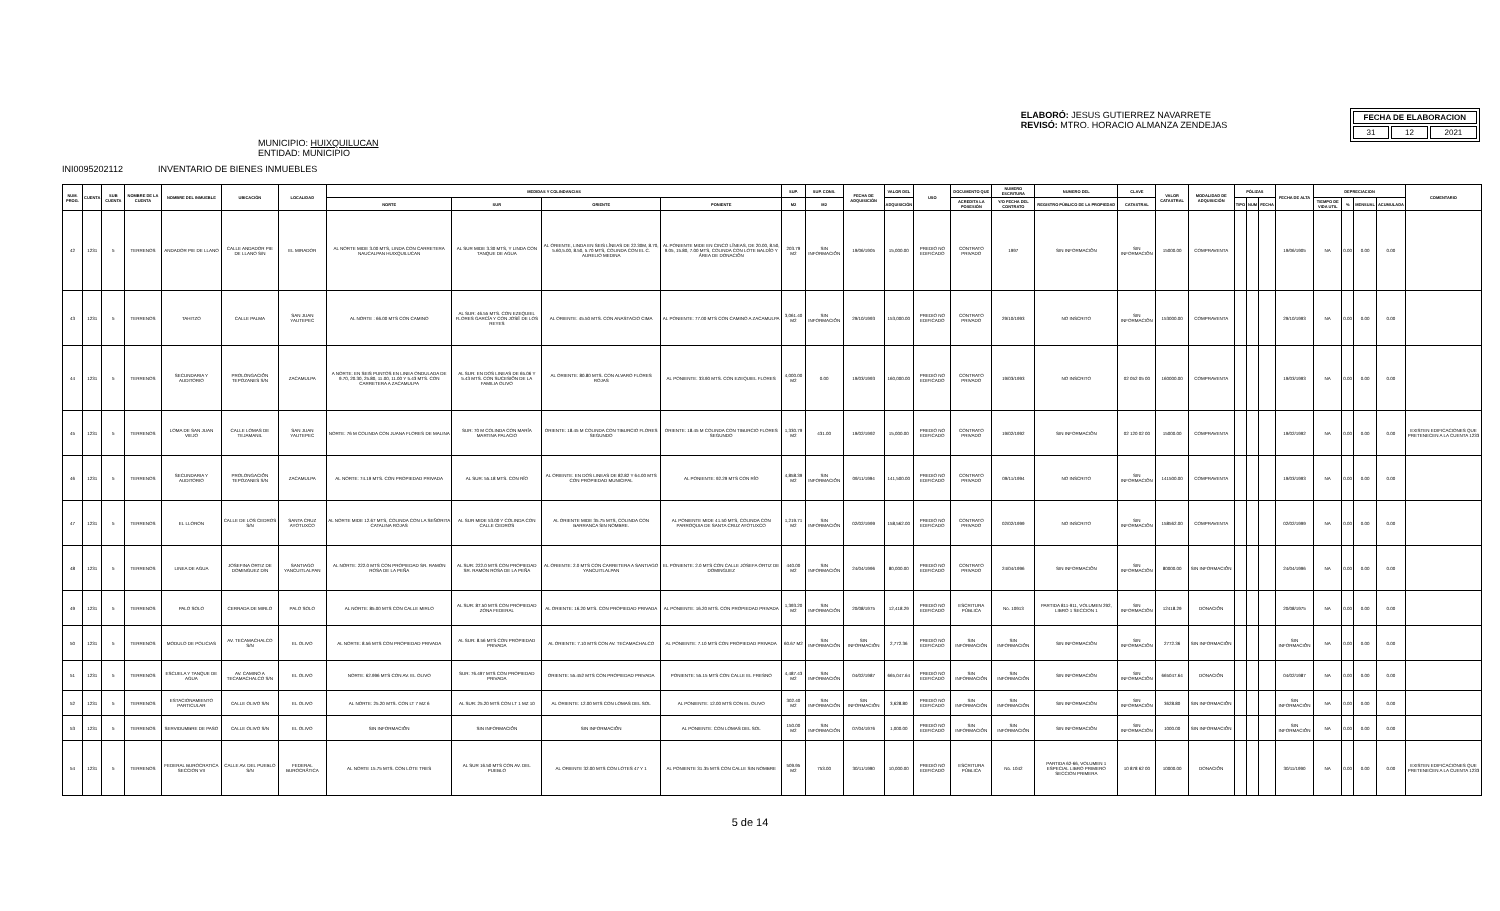MUNICIPIO: HUIXQUILUCAN
ENTIDAD: MUNICIPIO
ELABORÓ: JESUS GUTIERREZ NAVARRETE
REVISÓ: MTRO. HORACIO ALMANZA ZENDEJAS
| FECHA DE ELABORACION | | |
| 31 | 12 | 2021 |
INI0095202112 INVENTARIO DE BIENES INMUEBLES
| NUM. PROG. | CUENTA | SUB CUENTA | NOMBRE DE LA CUENTA | NOMBRE DEL INMUEBLE | UBICACIÓN | LOCALIDAD | MEDIDAS Y COLINDANCIAS | | | | SUP. | SUP. CONS. | FECHA DE ADQUISICIÓN | VALOR DEL | USO | DOCUMENTO QUE | NUMERO ESCRITURA | NUMERO DEL | CLAVE | VALOR CATASTRAL | MODALIDAD DE ADQUISICIÓN | PÓLIZAS | | | FECHA DE ALTA | DEPRECIACION | | | | COMENTARIO |
| --- | --- | --- | --- | --- | --- | --- | --- | --- | --- | --- | --- | --- | --- | --- | --- | --- | --- | --- | --- | --- | --- | --- | --- | --- | --- | --- | --- | --- | --- | --- |
| | | | | | | | NORTE | SUR | ORIENTE | PONIENTE | M2 | M2 | | ADQUISICIÓN | | ACREDITA LA POSESIÓN | Y/O FECHA DEL CONTRATO | REGISTRO PÚBLICO DE LA PROPIEDAD | CATASTRAL | | | TIPO | NUM | FECHA | | TIEMPO DE VIDA UTIL | % | MENSUAL | ACUMULADA | |
| 42 | 1231 | 5 | TERRENOS | ANDADOR PIE DE LLANO | CALLE ANDADOR PIE DE LLANO S/N | EL MIRADOR | AL NORTE MIDE 3.00 MTS, LINDA CON CARRETERA NAUCALPAN HUIXQUILUCAN | AL SUR MIDE 3.30 MTS, Y LINDA CON TANQUE DE AGUA | AL ORIENTE, LINDA EN SEIS LÍNEAS DE 22.30M, 8.70, 5.60,5.00, 8.50, 5.70 MTS, COLINDA CON EL C. AURELIO MEDINA | AL PONIENTE MIDE EN CINCO LÍNEAS, DE 20.00, 8.50, 9.05, 15.80, 7.00 MTS, COLINDA CON LOTE BALDÍO Y ÁREA DE DONACIÓN | 203.79 M2 | SIN INFORMACIÓN | 19/06/1905 | 15,000.00 | PREDIO NO EDIFICADO | CONTRATO PRIVADO | 1997 | SIN INFORMACIÓN | SIN INFORMACIÓN | 15000.00 | COMPRAVENTA | | | | 19/06/1905 | NA | 0.00 | 0.00 | 0.00 | |
| 43 | 1231 | 5 | TERRENOS | TAHITZO | CALLE PALMA | SAN JUAN YAUTEPEC | AL NORTE : 66.00 MTS CON CAMINO | AL SUR: 46.55 MTS. CON EZEQUIEL FLORES GARCÍA Y CON JOSÉ DE LOS REYES | AL ORIENTE: 45.50 MTS. CON ANASTACIO CIMA | AL PONIENTE: 77.00 MTS CON CAMINO A ZACAMULPA | 3,061.40 M2 | SIN INFORMACIÓN | 29/10/1993 | 153,000.00 | PREDIO NO EDIFICADO | CONTRATO PRIVADO | 29/10/1993 | NO INSCRITO | SIN INFORMACIÓN | 153000.00 | COMPRAVENTA | | | | 29/10/1993 | NA | 0.00 | 0.00 | 0.00 | |
| 44 | 1231 | 5 | TERRENOS | SECUNDARIA Y AUDITORIO | PROLONGACIÓN TEPOZANES S/N | ZACAMULPA | A NORTE: EN SEIS PUNTOS EN LINEA ONDULADA DE 9.70, 20.30, 25.80, 11.00, 11.00 Y 5.43 MTS. CON CARRETERA A ZACAMULPA | AL SUR: EN DOS LINEAS DE 65.06 Y 5.43 MTS. CON SUCESIÓN DE LA FAMILIA OLIVO | AL ORIENTE: 80.80 MTS. CON ALVARO FLORES ROJAS | AL PONIENTE: 33.90 MTS. CON EZEQUIEL FLORES | 4,000.00 M2 | 0.00 | 19/03/1993 | 160,000.00 | PREDIO NO EDIFICADO | CONTRATO PRIVADO | 19/03/1993 | NO INSCRITO | 02 052 05 00 | 160000.00 | COMPRAVENTA | | | | 19/03/1993 | NA | 0.00 | 0.00 | 0.00 | |
| 45 | 1231 | 5 | TERRENOS | LOMA DE SAN JUAN VIEJO | CALLE LOMAS DE TEJAMANIL | SAN JUAN YAUTEPEC | NORTE: 76 M COLINDA CON JUANA FLORES DE MALINA | SUR: 70 M COLINDA CON MARÍA MARTINA PALACIO | ORIENTE: 18.45 M COLINDA CON TIBURCIO FLORES SEGUNDO | ORIENTE: 18.45 M COLINDA CON TIBURCIO FLORES SEGUNDO | 1,330.79 M2 | 431.00 | 19/02/1992 | 15,000.00 | PREDIO NO EDIFICADO | CONTRATO PRIVADO | 19/02/1992 | SIN INFORMACIÓN | 02 120 02 00 | 15000.00 | COMPRAVENTA | | | | 19/02/1992 | NA | 0.00 | 0.00 | 0.00 | EXISTEN EDIFICACIONES QUE PRETENECEN A LA CUENTA 1233 |
| 46 | 1231 | 5 | TERRENOS | SECUNDARIA Y AUDITORIO | PROLONGACIÓN TEPOZANES S/N | ZACAMULPA | AL NORTE: 74.19 MTS. CON PROPIEDAD PRIVADA | AL SUR: 55.18 MTS. CON RÍO | AL ORIENTE: EN DOS LINEAS DE 82.82 Y 64.00 MTS CON PROPIEDAD MUNICIPAL | AL PONIENTE: 92.29 MTS CON RÍO | 4,858.39 M2 | SIN INFORMACIÓN | 09/11/1994 | 141,500.00 | PREDIO NO EDIFICADO | CONTRATO PRIVADO | 09/11/1994 | NO INSCRITO | SIN INFORMACIÓN | 141500.00 | COMPRAVENTA | | | | 19/03/1993 | NA | 0.00 | 0.00 | 0.00 | |
| 47 | 1231 | 5 | TERRENOS | EL LLORON | CALLE DE LOS CEDROS S/N | SANTA CRUZ AYOTUXCO | AL NORTE MIDE 12.67 MTS, COLINDA CON LA SEÑORITA CATALINA ROJAS | AL SUR MIDE 53.00 Y COLINDA CON CALLE CEDROS | AL ORIENTE MIDE 35.75 MTS, COLINDA CON BARRANCA SIN NOMBRE. | AL PONIENTE MIDE 41.50 MTS, COLINDA CON PARROQUIA DE SANTA CRUZ AYOTUXCO | 1,219.71 M2 | SIN INFORMACIÓN | 02/02/1999 | 158,562.00 | PREDIO NO EDIFICADO | CONTRATO PRIVADO | 02/02/1999 | NO INSCRITO | SIN INFORMACIÓN | 158562.00 | COMPRAVENTA | | | | 02/02/1999 | NA | 0.00 | 0.00 | 0.00 | |
| 48 | 1231 | 5 | TERRENOS | LINEA DE AGUA | JOSEFINA ORTIZ DE DOMINGUEZ D/N | SANTIAGO YANCUITLALPAN | AL NORTE: 222.0 MTS CON PROPIEDAD SR. RAMON ROSA DE LA PEÑA | AL SUR: 222.0 MTS CON PROPIEDAD SR. RAMON ROSA DE LA PEÑA | AL ORIENTE: 2.0 MTS CON CARRETERA A SANTIAGO YANCUITLALPAN | EL PONIENTE: 2.0 MTS CON CALLE JOSEFA ORTIZ DE DOMINGUEZ | 440.00 M2 | SIN INFORMACIÓN | 24/04/1996 | 80,000.00 | PREDIO NO EDIFICADO | CONTRATO PRIVADO | 24/04/1996 | SIN INFORMACIÓN | SIN INFORMACIÓN | 80000.00 | SIN INFORMACIÓN | | | | 24/04/1996 | NA | 0.00 | 0.00 | 0.00 | |
| 49 | 1231 | 5 | TERRENOS | PALO SOLO | CERRADA DE MIRLO | PALO SOLO | AL NORTE: 85.00 MTS CON CALLE MIRLO | AL SUR: 87.50 MTS CON PROPIEDAD ZONA FEDERAL | AL ORIENTE: 16.20 MTS. CON PROPIEDAD PRIVADA | AL PONIENTE: 16.20 MTS. CON PROPIEDAD PRIVADA | 1,393.20 M2 | SIN INFORMACIÓN | 20/08/1975 | 12,418.29 | PREDIO NO EDIFICADO | ESCRITURA PÚBLICA | No. 10913 | PARTIDA 811-911, VOLUMEN 292, LIBRO 1 SECCION 1 | SIN INFORMACIÓN | 12418.29 | DONACIÓN | | | | 20/08/1975 | NA | 0.00 | 0.00 | 0.00 | |
| 50 | 1231 | 5 | TERRENOS | MODULO DE POLICIAS | AV. TECAMACHALCO S/N | EL OLIVO | AL NORTE: 8.56 MTS CON PROPIEDAD PRIVADA | AL SUR: 8.56 MTS CON PROPIEDAD PRIVADA | AL ORIENTE: 7.10 MTS CON AV. TECAMACHALCO | AL PONIENTE: 7.10 MTS CON PROPIEDAD PRIVADA | 60.67 M2 | SIN INFORMACIÓN | SIN INFORMACIÓN | 2,772.36 | PREDIO NO EDIFICADO | SIN INFORMACIÓN | SIN INFORMACIÓN | SIN INFORMACIÓN | SIN INFORMACIÓN | 2772.36 | SIN INFORMACIÓN | | | | SIN INFORMACIÓN | NA | 0.00 | 0.00 | 0.00 | |
| 51 | 1231 | 5 | TERRENOS | ESCUELA Y TANQUE DE AGUA | AV. CAMINO A TECAMACHALCO S/N | EL OLIVO | NORTE: 62.996 MTS CON AV. EL OLIVO | SUR: 76.497 MTS CON PROPIEDAD PRIVADA | ORIENTE: 55.452 MTS CON PROPIEDAD PRIVADA | PONIENTE: 55.15 MTS CON CALLE EL FRESNO | 4,487.43 M2 | SIN INFORMACIÓN | 04/02/1987 | 665,047.64 | PREDIO NO EDIFICADO | SIN INFORMACIÓN | SIN INFORMACIÓN | SIN INFORMACIÓN | SIN INFORMACIÓN | 665047.64 | DONACIÓN | | | | 04/02/1987 | NA | 0.00 | 0.00 | 0.00 | |
| 52 | 1231 | 5 | TERRENOS | ESTACIONAMIENTO PARTICULAR | CALLE OLIVO S/N | EL OLIVO | AL NORTE: 25.20 MTS. CON LT 7 MZ 6 | AL SUR: 25.20 MTS CON LT 1 MZ 10 | AL ORIENTE: 12.00 MTS CON LOMAS DEL SOL | AL PONIENTE: 12.00 MTS CON EL OLIVO | 302.40 M2 | SIN INFORMACIÓN | SIN INFORMACIÓN | 3,628.80 | PREDIO NO EDIFICADO | SIN INFORMACIÓN | SIN INFORMACIÓN | SIN INFORMACIÓN | SIN INFORMACIÓN | 3628.80 | SIN INFORMACIÓN | | | | SIN INFORMACIÓN | NA | 0.00 | 0.00 | 0.00 | |
| 53 | 1231 | 5 | TERRENOS | SERVIDUMBRE DE PASO | CALLE OLIVO S/N | EL OLIVO | SIN INFORMACIÓN | SIN INFORMACIÓN | SIN INFORMACIÓN | AL PONIENTE: CON LOMAS DEL SOL | 150.00 M2 | SIN INFORMACIÓN | 07/04/1976 | 1,000.00 | PREDIO NO EDIFICADO | SIN INFORMACIÓN | SIN INFORMACIÓN | SIN INFORMACIÓN | SIN INFORMACIÓN | 1000.00 | SIN INFORMACIÓN | | | | SIN INFORMACIÓN | NA | 0.00 | 0.00 | 0.00 | |
| 54 | 1231 | 5 | TERRENOS | FEDERAL BUROCRATICA SECCION VII | CALLE AV. DEL PUEBLO S/N | FEDERAL BUROCRÁTICA | AL NORTE 15.75 MTS. CON LOTE TRES | AL SUR 16.50 MTS CON AV. DEL PUEBLO | AL ORIENTE 32.00 MTS CON LOTES 47 Y 1 | AL PONIENTE 31.35 MTS CON CALLE SIN NOMBRE | 509.95 M2 | 753.00 | 30/11/1990 | 10,000.00 | PREDIO NO EDIFICADO | ESCRITURA PÚBLICA | No. 1042 | PARTIDA 62-66, VOLUMEN 1 ESPECIAL LIBRO PRIMERO SECCION PRIMERA | 10 878 62 00 | 10000.00 | DONACIÓN | | | | 30/11/1990 | NA | 0.00 | 0.00 | 0.00 | EXISTEN EDIFICACIONES QUE PRETENECEN A LA CUENTA 1233 |
5 de 14